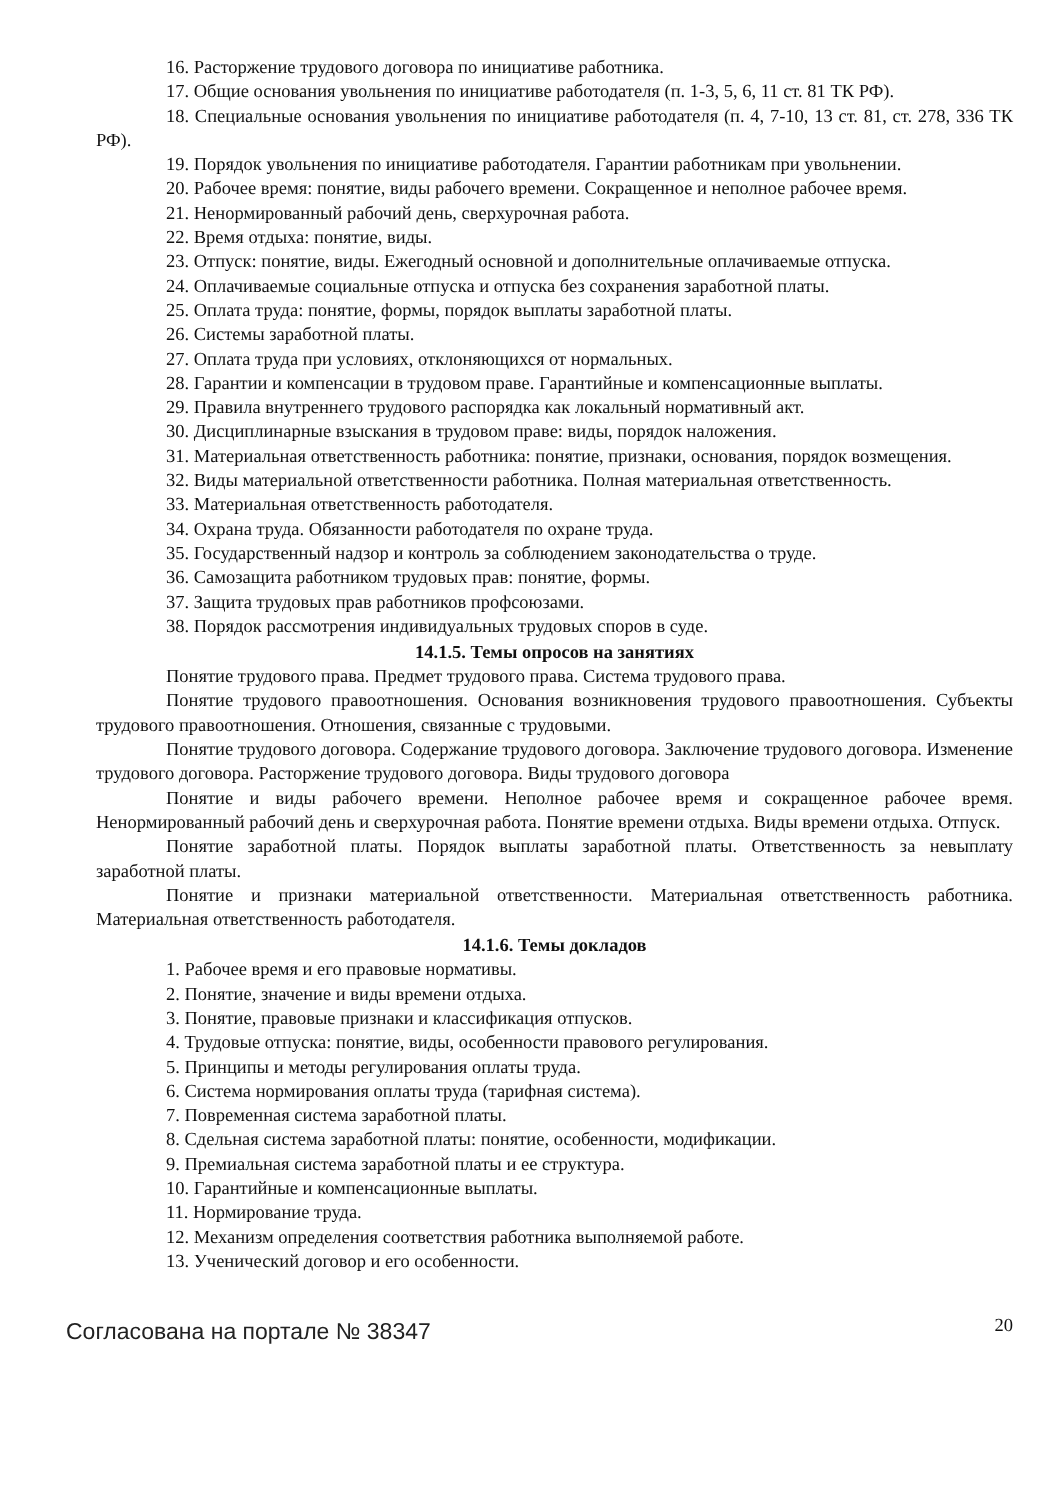16. Расторжение трудового договора по инициативе работника.
17. Общие основания увольнения по инициативе работодателя (п. 1-3, 5, 6, 11 ст. 81 ТК РФ).
18. Специальные основания увольнения по инициативе работодателя (п. 4, 7-10, 13 ст. 81, ст. 278, 336 ТК РФ).
19. Порядок увольнения по инициативе работодателя. Гарантии работникам при увольнении.
20. Рабочее время: понятие, виды рабочего времени. Сокращенное и неполное рабочее время.
21. Ненормированный рабочий день, сверхурочная работа.
22. Время отдыха: понятие, виды.
23. Отпуск: понятие, виды. Ежегодный основной и дополнительные оплачиваемые отпуска.
24. Оплачиваемые социальные отпуска и отпуска без сохранения заработной платы.
25. Оплата труда: понятие, формы, порядок выплаты заработной платы.
26. Системы заработной платы.
27. Оплата труда при условиях, отклоняющихся от нормальных.
28. Гарантии и компенсации в трудовом праве. Гарантийные и компенсационные выплаты.
29. Правила внутреннего трудового распорядка как локальный нормативный акт.
30. Дисциплинарные взыскания в трудовом праве: виды, порядок наложения.
31. Материальная ответственность работника: понятие, признаки, основания, порядок возмещения.
32. Виды материальной ответственности работника. Полная материальная ответственность.
33. Материальная ответственность работодателя.
34. Охрана труда. Обязанности работодателя по охране труда.
35. Государственный надзор и контроль за соблюдением законодательства о труде.
36. Самозащита работником трудовых прав: понятие, формы.
37. Защита трудовых прав работников профсоюзами.
38. Порядок рассмотрения индивидуальных трудовых споров в суде.
14.1.5. Темы опросов на занятиях
Понятие трудового права. Предмет трудового права. Система трудового права.
Понятие трудового правоотношения. Основания возникновения трудового правоотношения. Субъекты трудового правоотношения. Отношения, связанные с трудовыми.
Понятие трудового договора. Содержание трудового договора. Заключение трудового договора. Изменение трудового договора. Расторжение трудового договора. Виды трудового договора
Понятие и виды рабочего времени. Неполное рабочее время и сокращенное рабочее время. Ненормированный рабочий день и сверхурочная работа. Понятие времени отдыха. Виды времени отдыха. Отпуск.
Понятие заработной платы. Порядок выплаты заработной платы. Ответственность за невыплату заработной платы.
Понятие и признаки материальной ответственности. Материальная ответственность работника. Материальная ответственность работодателя.
14.1.6. Темы докладов
1. Рабочее время и его правовые нормативы.
2. Понятие, значение и виды времени отдыха.
3. Понятие, правовые признаки и классификация отпусков.
4. Трудовые отпуска: понятие, виды, особенности правового регулирования.
5. Принципы и методы регулирования оплаты труда.
6. Система нормирования оплаты труда (тарифная система).
7. Повременная система заработной платы.
8. Сдельная система заработной платы: понятие, особенности, модификации.
9. Премиальная система заработной платы и ее структура.
10. Гарантийные и компенсационные выплаты.
11. Нормирование труда.
12. Механизм определения соответствия работника выполняемой работе.
13. Ученический договор и его особенности.
Согласована на портале № 38347 20